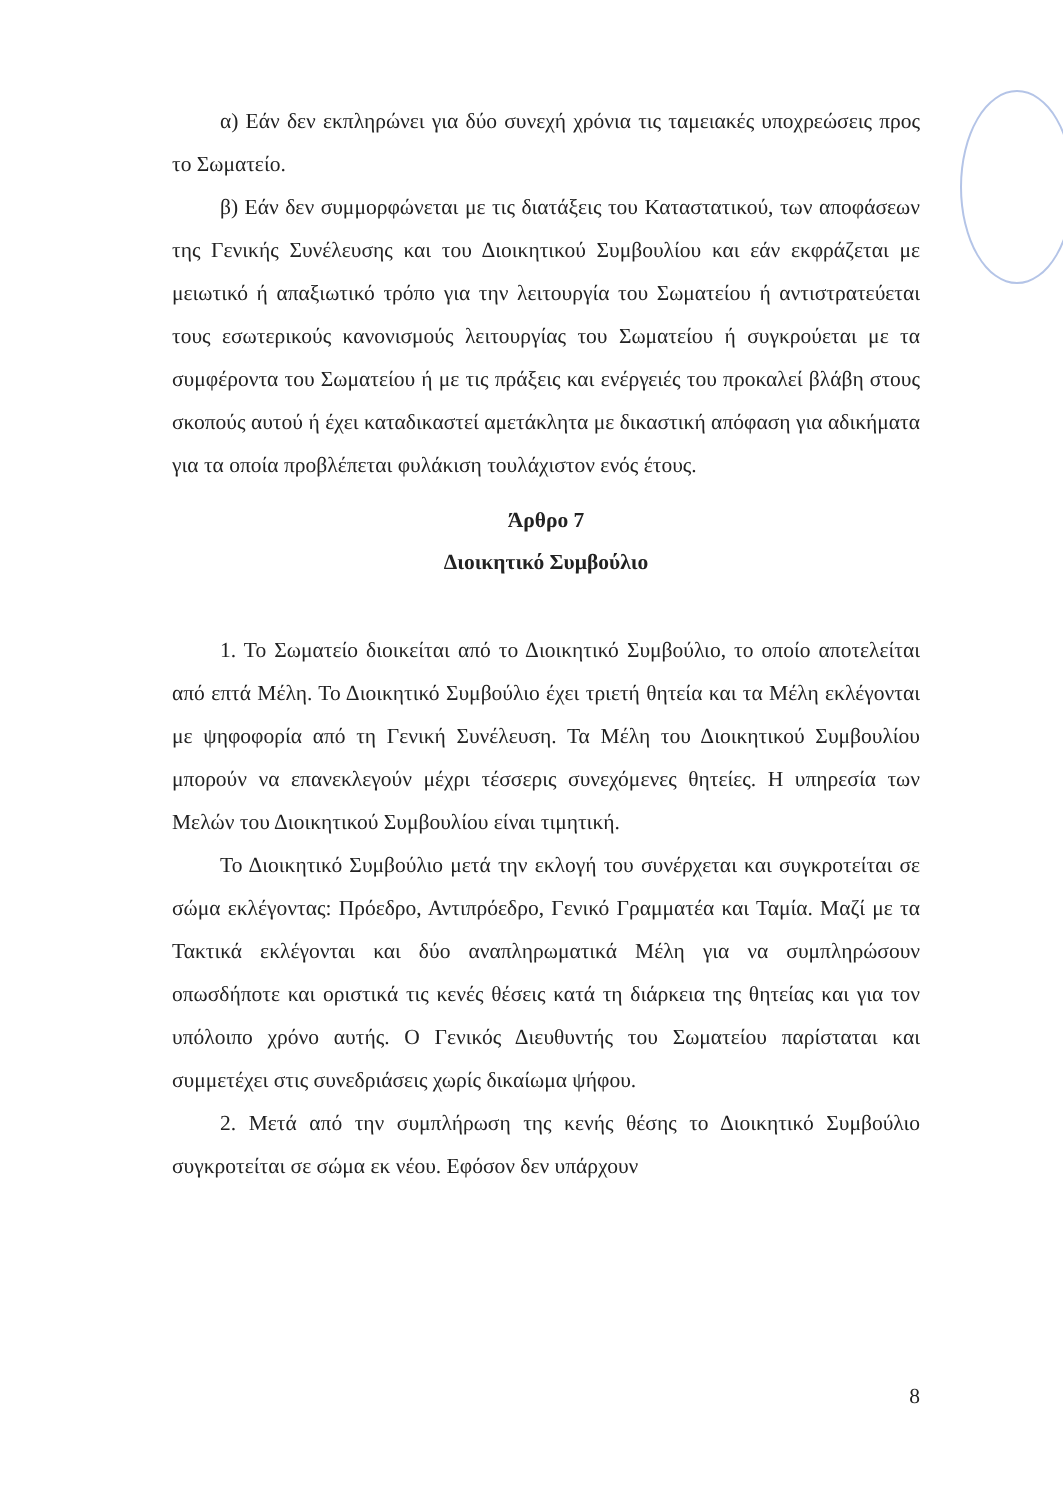α) Εάν δεν εκπληρώνει για δύο συνεχή χρόνια τις ταμειακές υποχρεώσεις προς το Σωματείο.
β) Εάν δεν συμμορφώνεται με τις διατάξεις του Καταστατικού, των αποφάσεων της Γενικής Συνέλευσης και του Διοικητικού Συμβουλίου και εάν εκφράζεται με μειωτικό ή απαξιωτικό τρόπο για την λειτουργία του Σωματείου ή αντιστρατεύεται τους εσωτερικούς κανονισμούς λειτουργίας του Σωματείου ή συγκρούεται με τα συμφέροντα του Σωματείου ή με τις πράξεις και ενέργειές του προκαλεί βλάβη στους σκοπούς αυτού ή έχει καταδικαστεί αμετάκλητα με δικαστική απόφαση για αδικήματα για τα οποία προβλέπεται φυλάκιση τουλάχιστον ενός έτους.
Άρθρο 7
Διοικητικό Συμβούλιο
1. Το Σωματείο διοικείται από το Διοικητικό Συμβούλιο, το οποίο αποτελείται από επτά Μέλη. Το Διοικητικό Συμβούλιο έχει τριετή θητεία και τα Μέλη εκλέγονται με ψηφοφορία από τη Γενική Συνέλευση. Τα Μέλη του Διοικητικού Συμβουλίου μπορούν να επανεκλεγούν μέχρι τέσσερις συνεχόμενες θητείες. Η υπηρεσία των Μελών του Διοικητικού Συμβουλίου είναι τιμητική.
Το Διοικητικό Συμβούλιο μετά την εκλογή του συνέρχεται και συγκροτείται σε σώμα εκλέγοντας: Πρόεδρο, Αντιπρόεδρο, Γενικό Γραμματέα και Ταμία. Μαζί με τα Τακτικά εκλέγονται και δύο αναπληρωματικά Μέλη για να συμπληρώσουν οπωσδήποτε και οριστικά τις κενές θέσεις κατά τη διάρκεια της θητείας και για τον υπόλοιπο χρόνο αυτής. Ο Γενικός Διευθυντής του Σωματείου παρίσταται και συμμετέχει στις συνεδριάσεις χωρίς δικαίωμα ψήφου.
2. Μετά από την συμπλήρωση της κενής θέσης το Διοικητικό Συμβούλιο συγκροτείται σε σώμα εκ νέου. Εφόσον δεν υπάρχουν
8